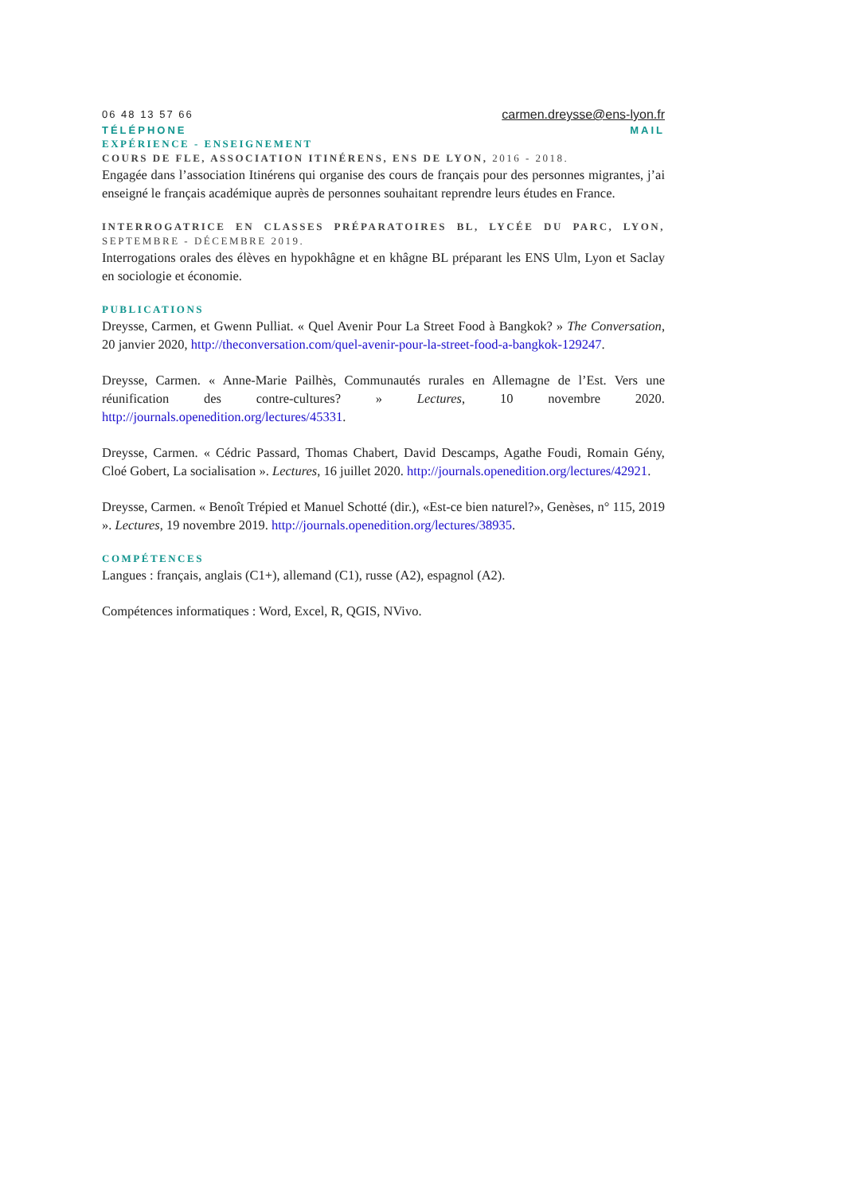06 48 13 57 66
carmen.dreysse@ens-lyon.fr
TÉLÉPHONE MAIL
EXPÉRIENCE - ENSEIGNEMENT
COURS DE FLE, ASSOCIATION ITINÉRENS, ENS DE LYON, 2016 - 2018.
Engagée dans l’association Itinérens qui organise des cours de français pour des personnes migrantes, j’ai enseigné le français académique auprès de personnes souhaitant reprendre leurs études en France.
INTERROGATRICE EN CLASSES PRÉPARATOIRES BL, LYCÉE DU PARC, LYON, SEPTEMBRE - DÉCEMBRE 2019.
Interrogations orales des élèves en hypokhâgne et en khâgne BL préparant les ENS Ulm, Lyon et Saclay en sociologie et économie.
PUBLICATIONS
Dreysse, Carmen, et Gwenn Pulliat. « Quel Avenir Pour La Street Food à Bangkok? » The Conversation, 20 janvier 2020, http://theconversation.com/quel-avenir-pour-la-street-food-a-bangkok-129247.
Dreysse, Carmen. « Anne-Marie Pailhès, Communautés rurales en Allemagne de l’Est. Vers une réunification des contre-cultures? » Lectures, 10 novembre 2020. http://journals.openedition.org/lectures/45331.
Dreysse, Carmen. « Cédric Passard, Thomas Chabert, David Descamps, Agathe Foudi, Romain Gény, Cloé Gobert, La socialisation ». Lectures, 16 juillet 2020. http://journals.openedition.org/lectures/42921.
Dreysse, Carmen. « Benoît Trépied et Manuel Schotté (dir.), «Est-ce bien naturel?», Genèses, n° 115, 2019 ». Lectures, 19 novembre 2019. http://journals.openedition.org/lectures/38935.
COMPÉTENCES
Langues : français, anglais (C1+), allemand (C1), russe (A2), espagnol (A2).
Compétences informatiques : Word, Excel, R, QGIS, NVivo.